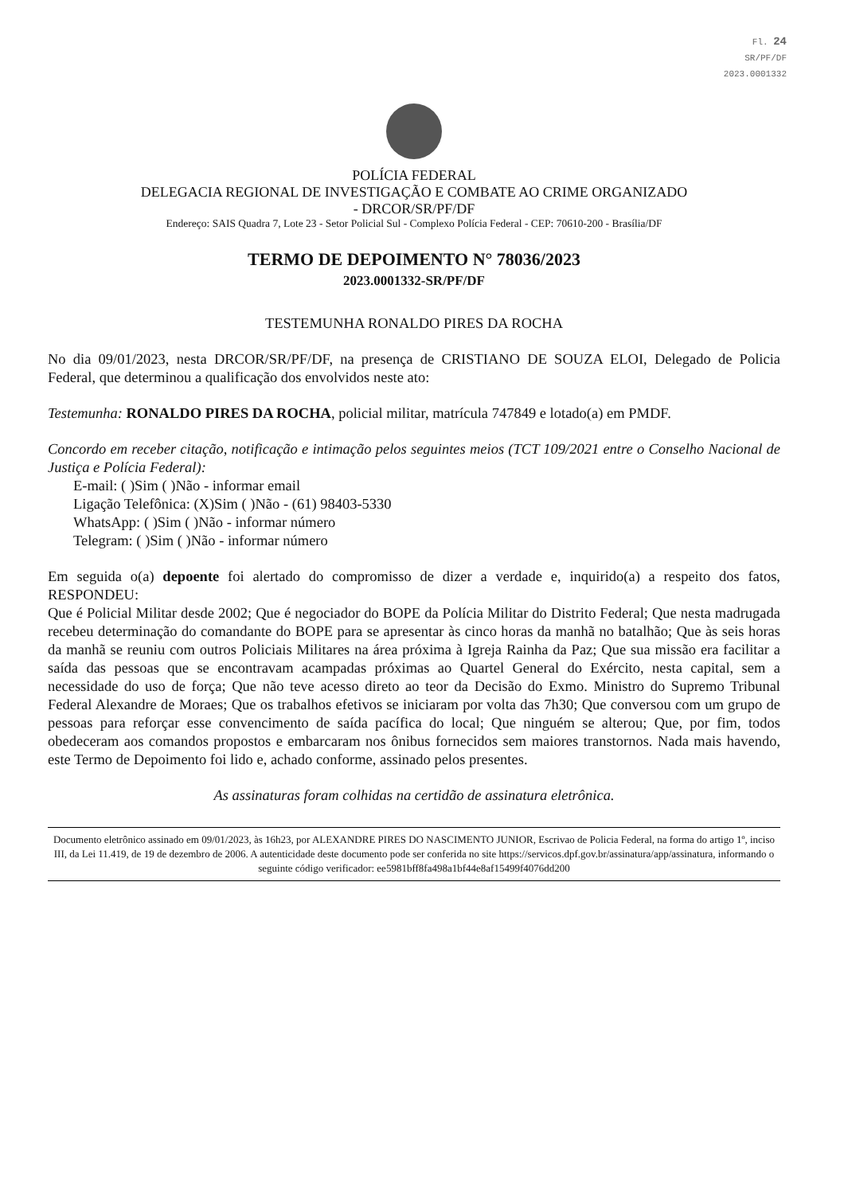Fl. 24
SR/PF/DF
2023.0001332
POLÍCIA FEDERAL
DELEGACIA REGIONAL DE INVESTIGAÇÃO E COMBATE AO CRIME ORGANIZADO
- DRCOR/SR/PF/DF
Endereço: SAIS Quadra 7, Lote 23 - Setor Policial Sul - Complexo Polícia Federal - CEP: 70610-200 - Brasília/DF
TERMO DE DEPOIMENTO N° 78036/2023
2023.0001332-SR/PF/DF
TESTEMUNHA RONALDO PIRES DA ROCHA
No dia 09/01/2023, nesta DRCOR/SR/PF/DF, na presença de CRISTIANO DE SOUZA ELOI, Delegado de Policia Federal, que determinou a qualificação dos envolvidos neste ato:
Testemunha: RONALDO PIRES DA ROCHA, policial militar, matrícula 747849 e lotado(a) em PMDF.
Concordo em receber citação, notificação e intimação pelos seguintes meios (TCT 109/2021 entre o Conselho Nacional de Justiça e Polícia Federal):
E-mail: ( )Sim ( )Não - informar email
Ligação Telefônica: (X)Sim ( )Não - (61) 98403-5330
WhatsApp: ( )Sim ( )Não - informar número
Telegram: ( )Sim ( )Não - informar número
Em seguida o(a) depoente foi alertado do compromisso de dizer a verdade e, inquirido(a) a respeito dos fatos, RESPONDEU:
Que é Policial Militar desde 2002; Que é negociador do BOPE da Polícia Militar do Distrito Federal; Que nesta madrugada recebeu determinação do comandante do BOPE para se apresentar às cinco horas da manhã no batalhão; Que às seis horas da manhã se reuniu com outros Policiais Militares na área próxima à Igreja Rainha da Paz; Que sua missão era facilitar a saída das pessoas que se encontravam acampadas próximas ao Quartel General do Exército, nesta capital, sem a necessidade do uso de força; Que não teve acesso direto ao teor da Decisão do Exmo. Ministro do Supremo Tribunal Federal Alexandre de Moraes; Que os trabalhos efetivos se iniciaram por volta das 7h30; Que conversou com um grupo de pessoas para reforçar esse convencimento de saída pacífica do local; Que ninguém se alterou; Que, por fim, todos obedeceram aos comandos propostos e embarcaram nos ônibus fornecidos sem maiores transtornos. Nada mais havendo, este Termo de Depoimento foi lido e, achado conforme, assinado pelos presentes.
As assinaturas foram colhidas na certidão de assinatura eletrônica.
Documento eletrônico assinado em 09/01/2023, às 16h23, por ALEXANDRE PIRES DO NASCIMENTO JUNIOR, Escrivao de Policia Federal, na forma do artigo 1º, inciso III, da Lei 11.419, de 19 de dezembro de 2006. A autenticidade deste documento pode ser conferida no site https://servicos.dpf.gov.br/assinatura/app/assinatura, informando o seguinte código verificador: ee5981bff8fa498a1bf44e8af15499f4076dd200